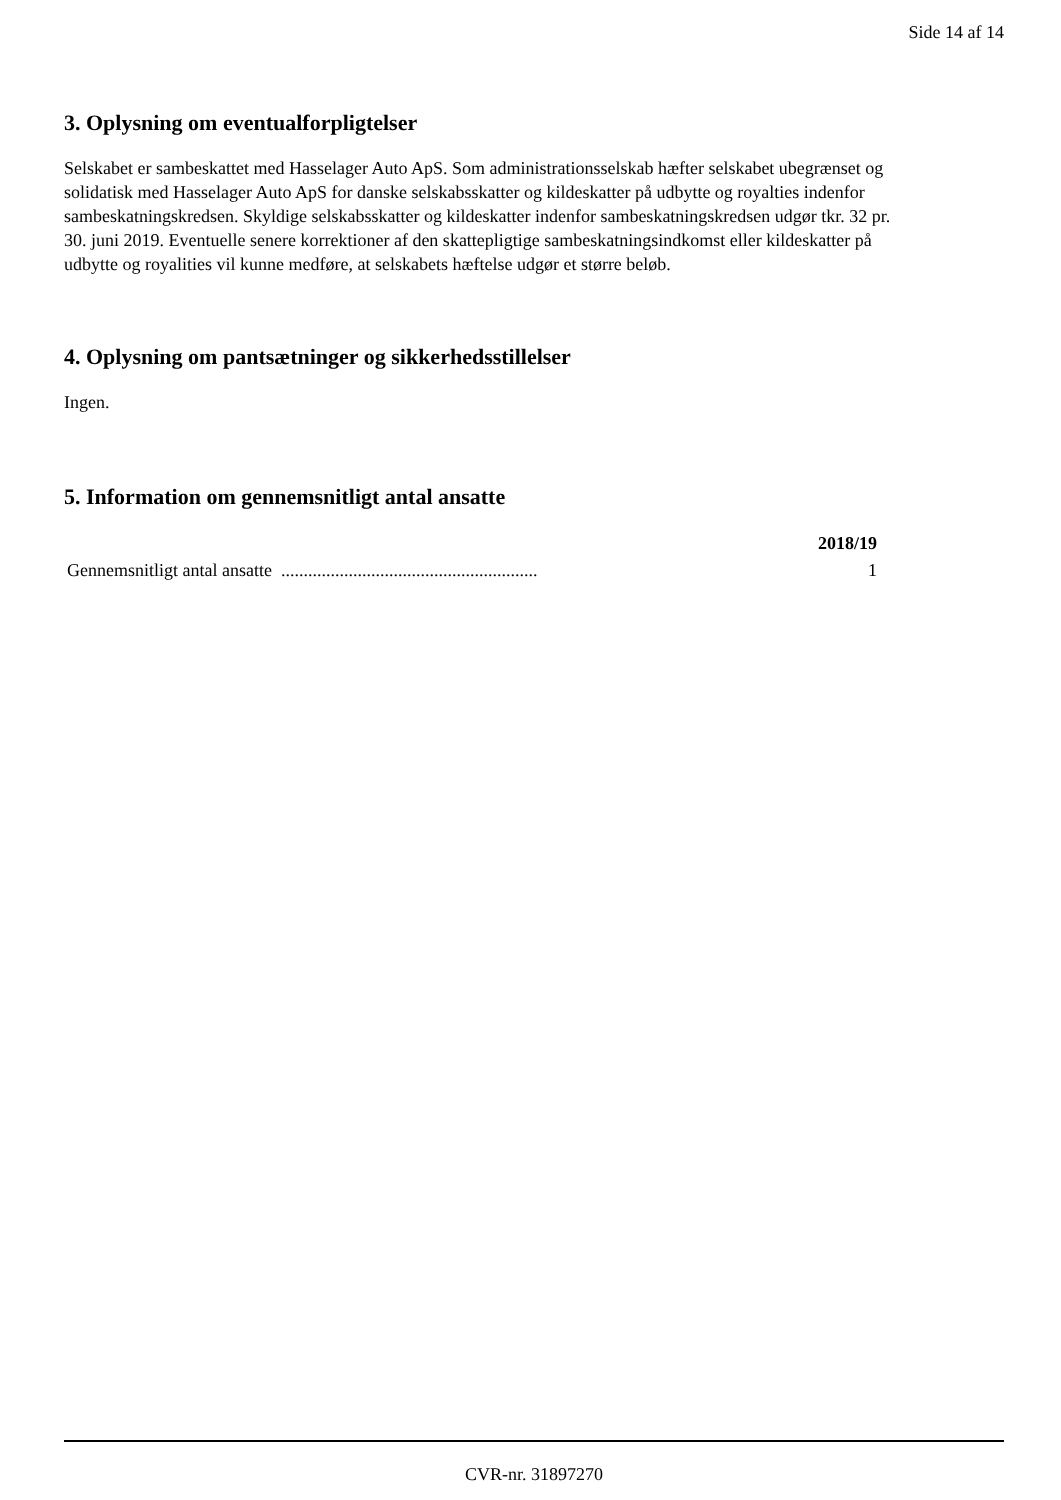Side 14 af 14
3. Oplysning om eventualforpligtelser
Selskabet er sambeskattet med Hasselager Auto ApS. Som administrationsselskab hæfter selskabet ubegrænset og solidatisk med Hasselager Auto ApS for danske selskabsskatter og kildeskatter på udbytte og royalties indenfor sambeskatningskredsen. Skyldige selskabsskatter og kildeskatter indenfor sambeskatningskredsen udgør tkr. 32 pr. 30. juni 2019. Eventuelle senere korrektioner af den skattepligtige sambeskatningsindkomst eller kildeskatter på udbytte og royalities vil kunne medføre, at selskabets hæftelse udgør et større beløb.
4. Oplysning om pantsætninger og sikkerhedsstillelser
Ingen.
5. Information om gennemsnitligt antal ansatte
| | 2018/19 |
| --- | --- |
| Gennemsnitligt antal ansatte ......................................................... | 1 |
CVR-nr. 31897270